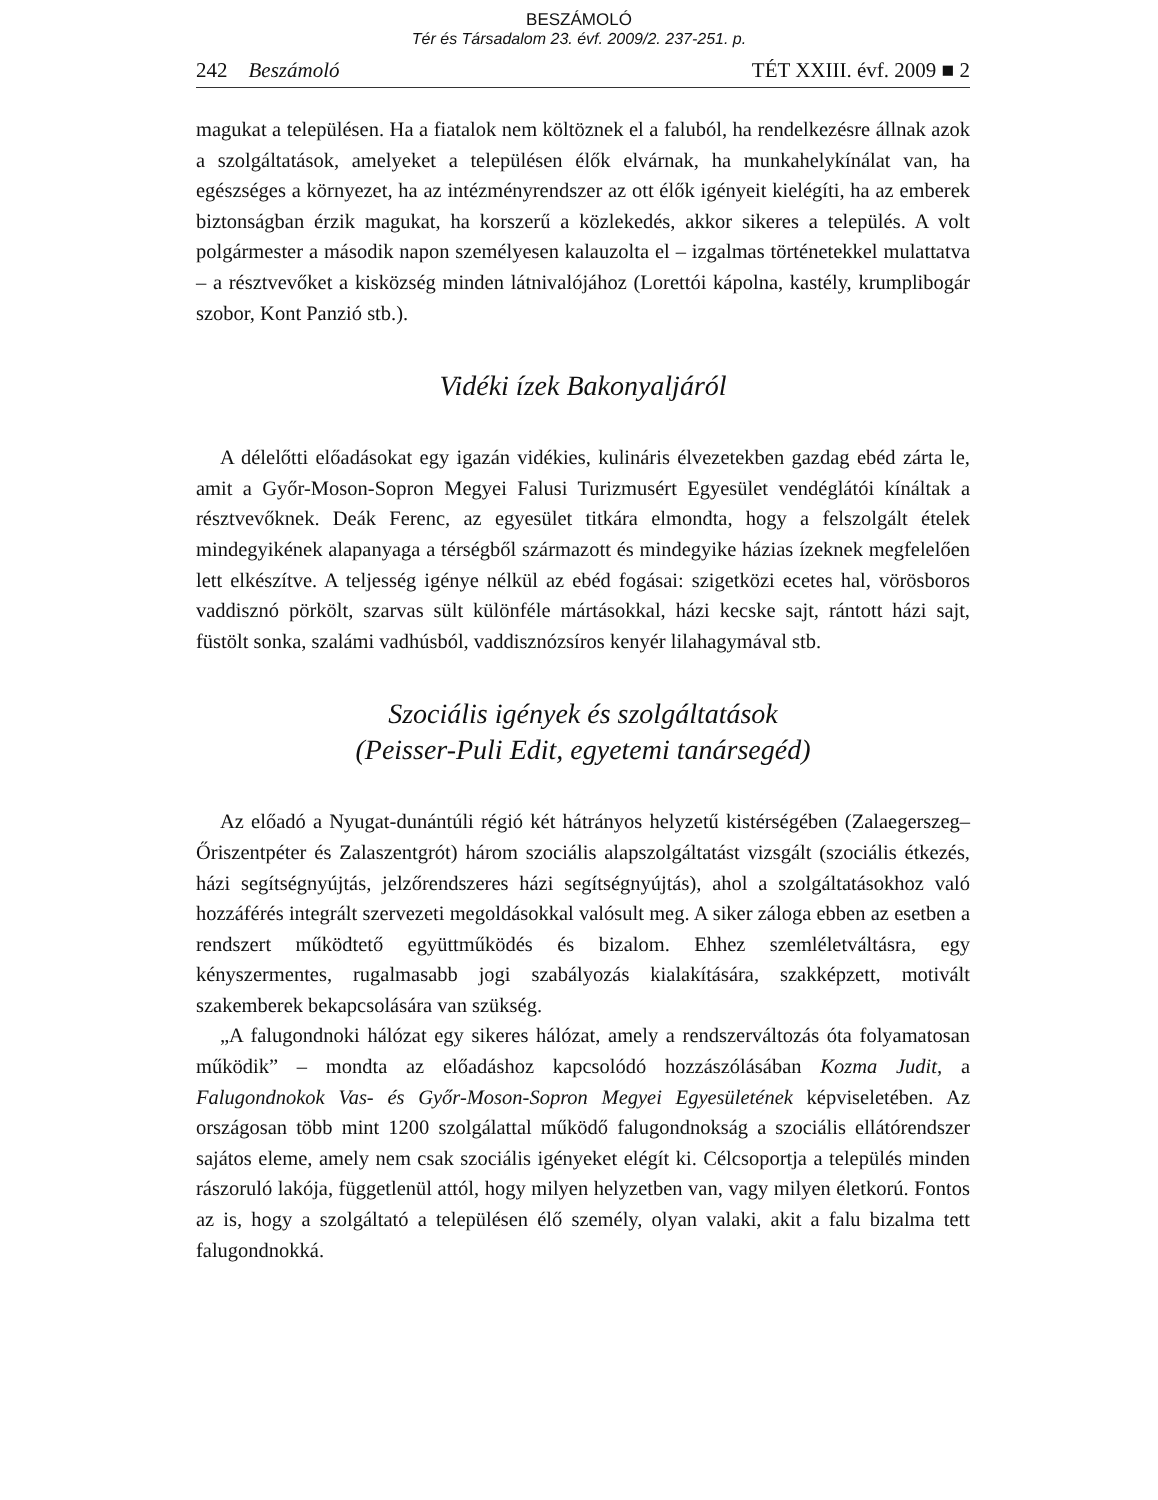BESZÁMOLÓ
Tér és Társadalom 23. évf. 2009/2. 237-251. p.
242 Beszámoló TÉT XXIII. évf. 2009 ■ 2
magukat a településen. Ha a fiatalok nem költöznek el a faluból, ha rendelkezésre állnak azok a szolgáltatások, amelyeket a településen élők elvárnak, ha munkahelykínálat van, ha egészséges a környezet, ha az intézményrendszer az ott élők igényeit kielégíti, ha az emberek biztonságban érzik magukat, ha korszerű a közlekedés, akkor sikeres a település. A volt polgármester a második napon személyesen kalauzolta el – izgalmas történetekkel mulattatva – a résztvevőket a kisközség minden látnivalójához (Lorettói kápolna, kastély, krumplibogár szobor, Kont Panzió stb.).
Vidéki ízek Bakonyaljáról
A délelőtti előadásokat egy igazán vidékies, kulináris élvezetekben gazdag ebéd zárta le, amit a Győr-Moson-Sopron Megyei Falusi Turizmusért Egyesület vendéglátói kínáltak a résztvevőknek. Deák Ferenc, az egyesület titkára elmondta, hogy a felszolgált ételek mindegyikének alapanyaga a térségből származott és mindegyike házias ízeknek megfelelően lett elkészítve. A teljesség igénye nélkül az ebéd fogásai: szigetközi ecetes hal, vörösboros vaddisznó pörkölt, szarvas sült különféle mártásokkal, házi kecske sajt, rántott házi sajt, füstölt sonka, szalámi vadhúsból, vaddisznózsíros kenyér lilahagymával stb.
Szociális igények és szolgáltatások
(Peisser-Puli Edit, egyetemi tanársegéd)
Az előadó a Nyugat-dunántúli régió két hátrányos helyzetű kistérségében (Zalaegerszeg–Őriszentpéter és Zalaszentgrót) három szociális alapszolgáltatást vizsgált (szociális étkezés, házi segítségnyújtás, jelzőrendszeres házi segítségnyújtás), ahol a szolgáltatásokhoz való hozzáférés integrált szervezeti megoldásokkal valósult meg. A siker záloga ebben az esetben a rendszert működtető együttműködés és bizalom. Ehhez szemléletváltásra, egy kényszermentes, rugalmasabb jogi szabályozás kialakítására, szakképzett, motivált szakemberek bekapcsolására van szükség.
„A falugondnoki hálózat egy sikeres hálózat, amely a rendszerváltozás óta folyamatosan működik” – mondta az előadáshoz kapcsolódó hozzászólásában Kozma Judit, a Falugondnokok Vas- és Győr-Moson-Sopron Megyei Egyesületének képviseletében. Az országosan több mint 1200 szolgálattal működő falugondnokság a szociális ellátórendszer sajátos eleme, amely nem csak szociális igényeket elégít ki. Célcsoportja a település minden rászoruló lakója, függetlenül attól, hogy milyen helyzetben van, vagy milyen életkorú. Fontos az is, hogy a szolgáltató a településen élő személy, olyan valaki, akit a falu bizalma tett falugondnokká.